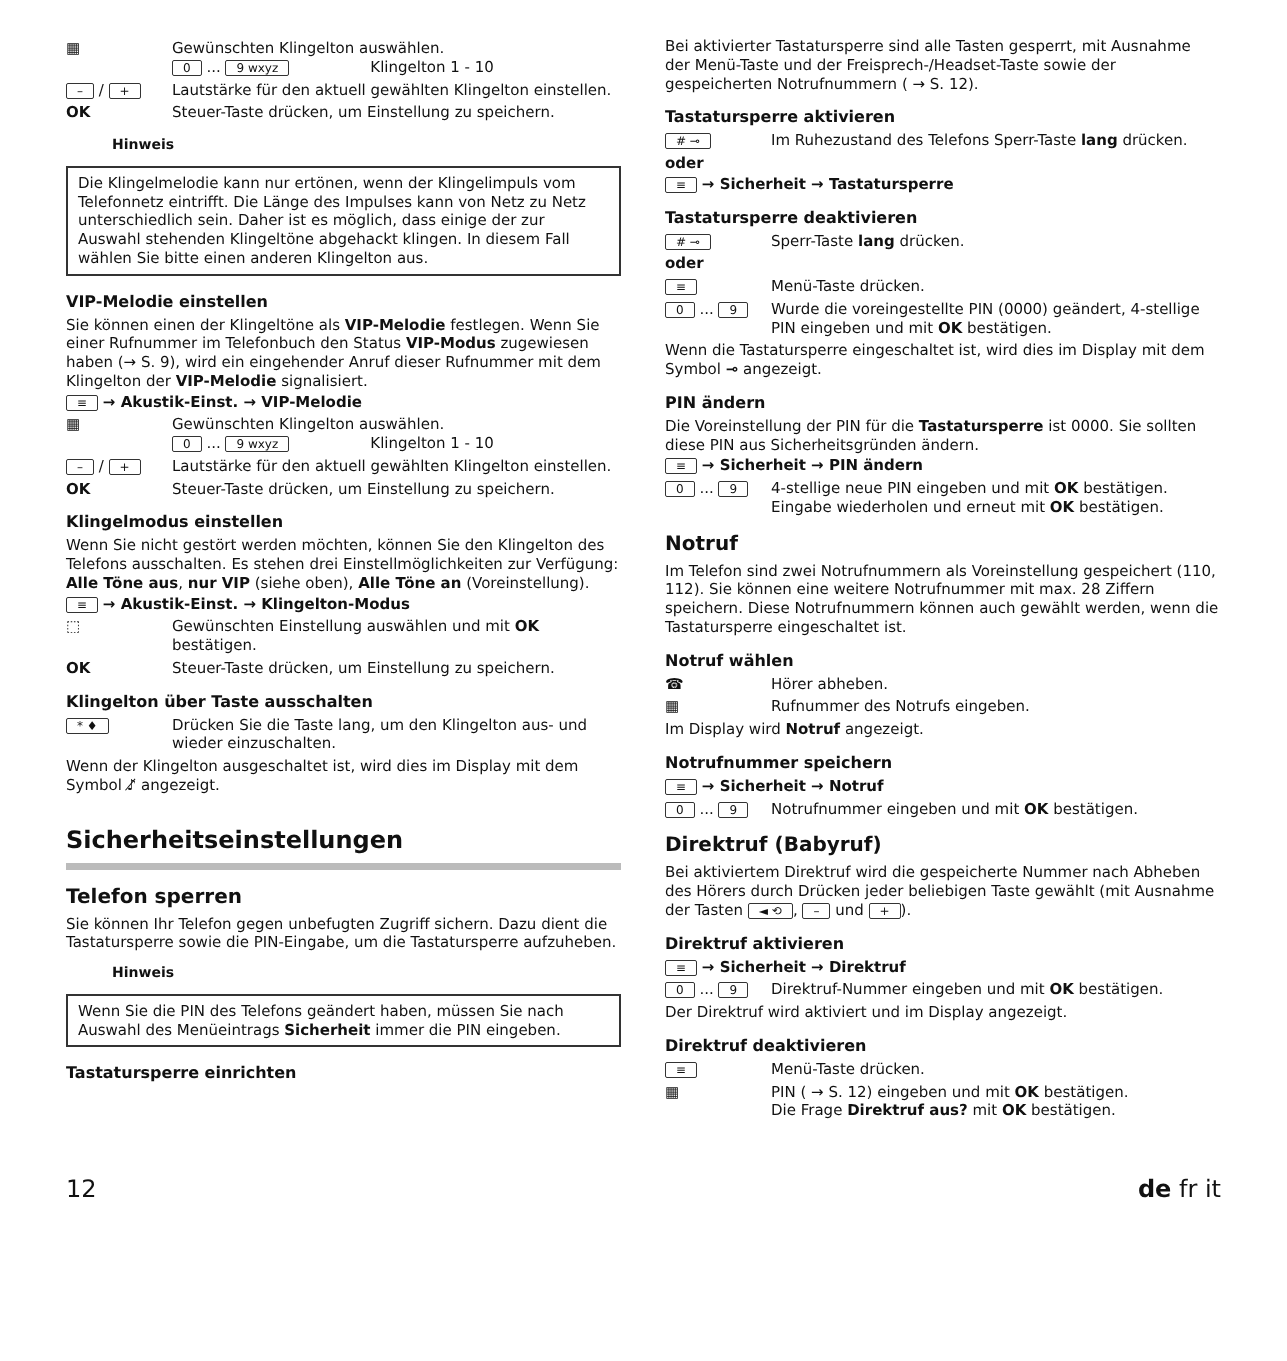▦ Gewünschten Klingelton auswählen.
0 ... 9 wxyz Klingelton 1 - 10
– / + Lautstärke für den aktuell gewählten Klingelton einstellen.
OK Steuer-Taste drücken, um Einstellung zu speichern.
Hinweis
Die Klingelmelodie kann nur ertönen, wenn der Klingelimpuls vom Telefonnetz eintrifft. Die Länge des Impulses kann von Netz zu Netz unterschiedlich sein. Daher ist es möglich, dass einige der zur Auswahl stehenden Klingeltöne abgehackt klingen. In diesem Fall wählen Sie bitte einen anderen Klingelton aus.
VIP-Melodie einstellen
Sie können einen der Klingeltöne als VIP-Melodie festlegen. Wenn Sie einer Rufnummer im Telefonbuch den Status VIP-Modus zugewiesen haben (→ S. 9), wird ein eingehender Anruf dieser Rufnummer mit dem Klingelton der VIP-Melodie signalisiert.
≡ → Akustik-Einst. → VIP-Melodie
▦ Gewünschten Klingelton auswählen.
0 ... 9 wxyz Klingelton 1 - 10
– / + Lautstärke für den aktuell gewählten Klingelton einstellen.
OK Steuer-Taste drücken, um Einstellung zu speichern.
Klingelmodus einstellen
Wenn Sie nicht gestört werden möchten, können Sie den Klingelton des Telefons ausschalten. Es stehen drei Einstellmöglichkeiten zur Verfügung: Alle Töne aus, nur VIP (siehe oben), Alle Töne an (Voreinstellung).
≡ → Akustik-Einst. → Klingelton-Modus
⬚ Gewünschten Einstellung auswählen und mit OK bestätigen.
OK Steuer-Taste drücken, um Einstellung zu speichern.
Klingelton über Taste ausschalten
* ♦ Drücken Sie die Taste lang, um den Klingelton aus- und wieder einzuschalten.
Wenn der Klingelton ausgeschaltet ist, wird dies im Display mit dem Symbol ♪̸ angezeigt.
Sicherheitseinstellungen
Telefon sperren
Sie können Ihr Telefon gegen unbefugten Zugriff sichern. Dazu dient die Tastatursperre sowie die PIN-Eingabe, um die Tastatursperre aufzuheben.
Hinweis
Wenn Sie die PIN des Telefons geändert haben, müssen Sie nach Auswahl des Menüeintrags Sicherheit immer die PIN eingeben.
Tastatursperre einrichten
Bei aktivierter Tastatursperre sind alle Tasten gesperrt, mit Ausnahme der Menü-Taste und der Freisprech-/Headset-Taste sowie der gespeicherten Notrufnummern ( → S. 12).
Tastatursperre aktivieren
# ⊸ Im Ruhezustand des Telefons Sperr-Taste lang drücken.
oder
≡ → Sicherheit → Tastatursperre
Tastatursperre deaktivieren
# ⊸ Sperr-Taste lang drücken.
oder
≡ Menü-Taste drücken.
0 ... 9 Wurde die voreingestellte PIN (0000) geändert, 4-stellige PIN eingeben und mit OK bestätigen.
Wenn die Tastatursperre eingeschaltet ist, wird dies im Display mit dem Symbol ⊸ angezeigt.
PIN ändern
Die Voreinstellung der PIN für die Tastatursperre ist 0000. Sie sollten diese PIN aus Sicherheitsgründen ändern.
≡ → Sicherheit → PIN ändern
0 ... 9 4-stellige neue PIN eingeben und mit OK bestätigen.
Eingabe wiederholen und erneut mit OK bestätigen.
Notruf
Im Telefon sind zwei Notrufnummern als Voreinstellung gespeichert (110, 112). Sie können eine weitere Notrufnummer mit max. 28 Ziffern speichern. Diese Notrufnummern können auch gewählt werden, wenn die Tastatursperre eingeschaltet ist.
Notruf wählen
☎ Hörer abheben.
▦ Rufnummer des Notrufs eingeben.
Im Display wird Notruf angezeigt.
Notrufnummer speichern
≡ → Sicherheit → Notruf
0 ... 9 Notrufnummer eingeben und mit OK bestätigen.
Direktruf (Babyruf)
Bei aktiviertem Direktruf wird die gespeicherte Nummer nach Abheben des Hörers durch Drücken jeder beliebigen Taste gewählt (mit Ausnahme der Tasten ◄ ⟲, – und +).
Direktruf aktivieren
≡ → Sicherheit → Direktruf
0 ... 9 Direktruf-Nummer eingeben und mit OK bestätigen.
Der Direktruf wird aktiviert und im Display angezeigt.
Direktruf deaktivieren
≡ Menü-Taste drücken.
▦ PIN ( → S. 12) eingeben und mit OK bestätigen.
Die Frage Direktruf aus? mit OK bestätigen.
12 de fr it